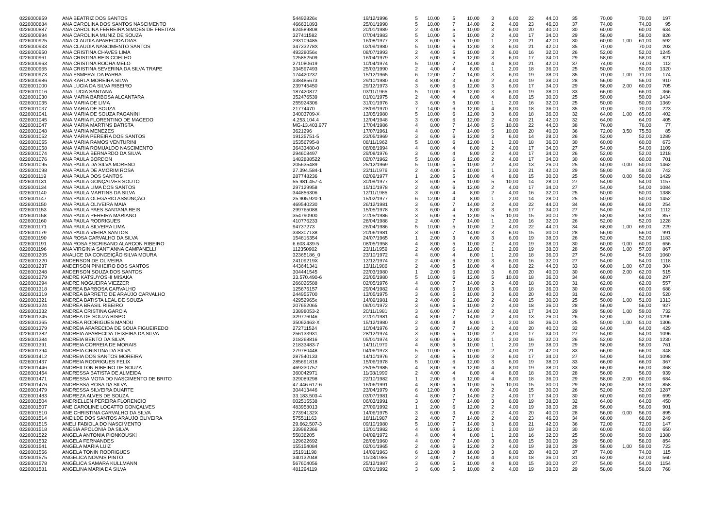| 0226000859 | ANA BEATRIZ DOS SANTOS | 54492826x | 19/12/1996 | 5 | 10,00 | 5 | 10,00 | 3 | 6,00 | 22 | 44,00 | 35 | 70,00 | | 70,00 | 197 |
| 0226000884 | ANA CAROLINA DOS SANTOS NASCIMENTO | 466631893 | 25/01/1990 | 5 | 10,00 | 7 | 14,00 | 2 | 4,00 | 23 | 46,00 | 37 | 74,00 | | 74,00 | 95 |
| 0226000887 | ANA CAROLINA FERREIRA SIMOES DE FREITAS | 624589808 | 20/01/1989 | 2 | 4,00 | 5 | 10,00 | 3 | 6,00 | 20 | 40,00 | 30 | 60,00 | | 60,00 | 634 |
| 0226000894 | ANA CAROLINA MUNIZ DE SOUZA | 327411582 | 07/04/1983 | 5 | 10,00 | 5 | 10,00 | 2 | 4,00 | 17 | 34,00 | 29 | 58,00 | | 58,00 | 826 |
| 0226000925 | ANA CLAUDIA APARECIDA DIAS | 293109485 | 16/08/1977 | 3 | 6,00 | 5 | 10,00 | 1 | 2,00 | 21 | 42,00 | 30 | 60,00 | 1,00 | 61,00 | 592 |
| 0226000933 | ANA CLAUDIA NASCIMENTO SANTOS | 34733278X | 02/09/1980 | 5 | 10,00 | 6 | 12,00 | 3 | 6,00 | 21 | 42,00 | 35 | 70,00 | | 70,00 | 203 |
| 0226000950 | ANA CRISTINA CHAVES LIMA | 49328056x | 08/07/1993 | 2 | 4,00 | 5 | 10,00 | 3 | 6,00 | 16 | 32,00 | 26 | 52,00 | | 52,00 | 1245 |
| 0226000961 | ANA CRISTINA REIS COELHO | 125852509 | 16/04/1979 | 3 | 6,00 | 6 | 12,00 | 3 | 6,00 | 17 | 34,00 | 29 | 58,00 | | 58,00 | 821 |
| 0226000963 | ANA CRISTINA ROCHA MELO | 271080619 | 10/04/1974 | 5 | 10,00 | 7 | 14,00 | 4 | 8,00 | 21 | 42,00 | 37 | 74,00 | | 74,00 | 112 |
| 0226000965 | ANA CRISTINA SEVERINA DA SILVA TRAPE | 334597493 | 25/03/1990 | 2 | 4,00 | 4 | 8,00 | 1 | 2,00 | 18 | 36,00 | 25 | 50,00 | | 50,00 | 1320 |
| 0226000973 | ANA ESMERALDA PARRA | 174420237 | 15/12/1965 | 6 | 12,00 | 7 | 14,00 | 3 | 6,00 | 19 | 38,00 | 35 | 70,00 | 1,00 | 71,00 | 174 |
| 0226000986 | ANA KARLA MOREIRA SILVA | 338485673 | 29/10/1980 | 4 | 8,00 | 3 | 6,00 | 2 | 4,00 | 19 | 38,00 | 28 | 56,00 | | 56,00 | 910 |
| 0226001000 | ANA LUCIA DA SILVA RIBEIRO | 239745450 | 29/12/1973 | 3 | 6,00 | 6 | 12,00 | 3 | 6,00 | 17 | 34,00 | 29 | 58,00 | 2,00 | 60,00 | 705 |
| 0226001016 | ANA LUCIA SANTANA | 187420877 | 03/11/1965 | 5 | 10,00 | 6 | 12,00 | 3 | 6,00 | 19 | 38,00 | 33 | 66,00 | | 66,00 | 366 |
| 0226001030 | ANA MARIA BARBOSA ALCANTARA | 352476539 | 01/01/1975 | 2 | 4,00 | 4 | 8,00 | 4 | 8,00 | 15 | 30,00 | 25 | 50,00 | | 50,00 | 1434 |
| 0226001035 | ANA MARIA DE LIMA | 255924306 | 31/01/1976 | 3 | 6,00 | 5 | 10,00 | 1 | 2,00 | 16 | 32,00 | 25 | 50,00 | | 50,00 | 1369 |
| 0226001037 | ANA MARIA DE SOUZA | 21774470 | 28/09/1970 | 7 | 14,00 | 6 | 12,00 | 4 | 8,00 | 18 | 36,00 | 35 | 70,00 | | 70,00 | 223 |
| 0226001041 | ANA MARIA DE SOUZA PAGANINI | 34003709-X | 13/05/1980 | 5 | 10,00 | 6 | 12,00 | 3 | 6,00 | 18 | 36,00 | 32 | 64,00 | 1,00 | 65,00 | 402 |
| 0226001045 | ANA MARIA FLORENTINO DE MACEDO | 4.253.104.4 | 12/04/1948 | 3 | 6,00 | 6 | 12,00 | 2 | 4,00 | 21 | 42,00 | 32 | 64,00 | | 64,00 | 405 |
| 0226001047 | ANA MARIA MARTINS BATISTA | MG-13.403.977 | 17/04/1986 | 4 | 8,00 | 7 | 14,00 | 5 | 10,00 | 22 | 44,00 | 38 | 76,00 | | 76,00 | 77 |
| 0226001048 | ANA MARIA MENEZES | 3621296 | 17/07/1961 | 4 | 8,00 | 7 | 14,00 | 5 | 10,00 | 20 | 40,00 | 36 | 72,00 | 3,50 | 75,50 | 85 |
| 0226001052 | ANA MARIA PEREIRA DOS SANTOS | 19125751-5 | 23/05/1969 | 3 | 6,00 | 6 | 12,00 | 3 | 6,00 | 14 | 28,00 | 26 | 52,00 | | 52,00 | 1289 |
| 0226001055 | ANA MARIA RAMOS VENTURINI | 15356795-8 | 08/11/1962 | 5 | 10,00 | 6 | 12,00 | 1 | 2,00 | 18 | 36,00 | 30 | 60,00 | | 60,00 | 673 |
| 0226001058 | ANA MARIA ROMUALDO NASCIMENTO | 36433480-0 | 08/08/1994 | 4 | 8,00 | 4 | 8,00 | 2 | 4,00 | 17 | 34,00 | 27 | 54,00 | | 54,00 | 1109 |
| 0226001074 | ANA PAULA BERNARDO DA SILVA | 294608497 | 29/08/1976 | 3 | 6,00 | 4 | 8,00 | 2 | 4,00 | 17 | 34,00 | 26 | 52,00 | | 52,00 | 1218 |
| 0226001076 | ANA PAULA BORDON | 1482888522 | 02/07/1962 | 5 | 10,00 | 6 | 12,00 | 2 | 4,00 | 17 | 34,00 | 30 | 60,00 | | 60,00 | 701 |
| 0226001095 | ANA PAULA DA SILVA MORENO | 205635489 | 25/12/1969 | 5 | 10,00 | 5 | 10,00 | 2 | 4,00 | 13 | 26,00 | 25 | 50,00 | 0,00 | 50,00 | 1462 |
| 0226001098 | ANA PAULA DE AMORIM ROSA | 27.394.584-1 | 23/11/1976 | 2 | 4,00 | 5 | 10,00 | 1 | 2,00 | 21 | 42,00 | 29 | 58,00 | | 58,00 | 742 |
| 0226001119 | ANA PAULA DOS SANTOS | 287748236 | 02/09/1977 | 1 | 2,00 | 5 | 10,00 | 4 | 8,00 | 15 | 30,00 | 25 | 50,00 | 0,00 | 50,00 | 1429 |
| 0226001131 | ANA PAULA GONÇALVES SOUTO | 55.981.457-4 | 30/09/1977 | 3 | 6,00 | 5 | 10,00 | 5 | 10,00 | 14 | 28,00 | 27 | 54,00 | | 54,00 | 1157 |
| 0226001134 | ANA PAULA LIMA DOS SANTOS | 297129958 | 15/10/1978 | 2 | 4,00 | 6 | 12,00 | 2 | 4,00 | 17 | 34,00 | 27 | 54,00 | | 54,00 | 1084 |
| 0226001140 | ANA PAULA MARTINS DA SILVA | 344856306 | 12/11/1985 | 3 | 6,00 | 4 | 8,00 | 2 | 4,00 | 16 | 32,00 | 25 | 50,00 | | 50,00 | 1388 |
| 0226001147 | ANA PAULA OLEGARIO ASSUNÇÃO | 25.905.920-1 | 15/02/1977 | 6 | 12,00 | 4 | 8,00 | 1 | 2,00 | 14 | 28,00 | 25 | 50,00 | | 50,00 | 1452 |
| 0226001150 | ANA PAULA OLIVEIRA MAIA | 469540230 | 26/12/1981 | 3 | 6,00 | 7 | 14,00 | 2 | 4,00 | 22 | 44,00 | 34 | 68,00 | | 68,00 | 254 |
| 0226001153 | ANA PAULA PAES SANTANA REIS | 299765088 | 15/05/1978 | 3 | 6,00 | 4 | 8,00 | 3 | 6,00 | 17 | 34,00 | 27 | 54,00 | | 54,00 | 1112 |
| 0226001158 | ANA PAULA PEREIRA MARIANO | 354790900 | 27/05/1986 | 3 | 6,00 | 6 | 12,00 | 5 | 10,00 | 15 | 30,00 | 29 | 58,00 | | 58,00 | 857 |
| 0226001160 | ANA PAULA RODRIGUES | 410776233 | 28/04/1988 | 2 | 4,00 | 7 | 14,00 | 1 | 2,00 | 16 | 32,00 | 26 | 52,00 | | 52,00 | 1228 |
| 0226001171 | ANA PAULA SILVEIRA LIMA | 94737273 | 26/04/1986 | 5 | 10,00 | 5 | 10,00 | 2 | 4,00 | 22 | 44,00 | 34 | 68,00 | 1,00 | 69,00 | 229 |
| 0226001179 | ANA PAULA VIEIRA SANTOS | 338307138 | 20/06/1981 | 3 | 6,00 | 7 | 14,00 | 3 | 6,00 | 15 | 30,00 | 28 | 56,00 | | 56,00 | 991 |
| 0226001190 | ANA ROSA CARVALHO DA SILVA | 154815354 | 24/07/1965 | 1 | 2,00 | 3 | 6,00 | 3 | 6,00 | 19 | 38,00 | 26 | 52,00 | | 52,00 | 1183 |
| 0226001191 | ANA ROSA ESCRIBANO ALARCON RIBEIRO | 6.603.439-5 | 08/05/1958 | 4 | 8,00 | 5 | 10,00 | 2 | 4,00 | 19 | 38,00 | 30 | 60,00 | 0,00 | 60,00 | 656 |
| 0226001196 | ANA VIRGINIA SANT'ANNA CAMPANELLI | 112350902 | 23/11/1959 | 2 | 4,00 | 6 | 12,00 | 1 | 2,00 | 19 | 38,00 | 28 | 56,00 | 1,00 | 57,00 | 867 |
| 0226001205 | ANALICE DA CONCEIÇÃO SILVA MOURA | 32365186_0 | 23/10/1972 | 4 | 8,00 | 4 | 8,00 | 1 | 2,00 | 18 | 36,00 | 27 | 54,00 | | 54,00 | 1060 |
| 0226001220 | ANDERSON DE OLIVEIRA | 24109219X | 12/12/1974 | 2 | 4,00 | 6 | 12,00 | 3 | 6,00 | 16 | 32,00 | 27 | 54,00 | | 54,00 | 1118 |
| 0226001237 | ANDERSON PINHEIRO DOS SANTOS | 443641341 | 13/11/1986 | 2 | 4,00 | 5 | 10,00 | 4 | 8,00 | 22 | 44,00 | 33 | 66,00 | 1,00 | 67,00 | 304 |
| 0226001248 | ANDERSON SOUZA DOS SANTOS | 304441545 | 22/03/1980 | 1 | 2,00 | 6 | 12,00 | 3 | 6,00 | 20 | 40,00 | 30 | 60,00 | 2,00 | 62,00 | 515 |
| 0226001279 | ANDRÉ KATSUYOSHI MISAKA | 33.570.490-6 | 23/05/1980 | 5 | 10,00 | 6 | 12,00 | 5 | 10,00 | 18 | 36,00 | 34 | 68,00 | | 68,00 | 297 |
| 0226001294 | ANDRE NOGUEIRA VIEZZER | 266026588 | 02/05/1976 | 4 | 8,00 | 7 | 14,00 | 2 | 4,00 | 18 | 36,00 | 31 | 62,00 | | 62,00 | 557 |
| 0226001318 | ANDREA BARBOSA CARVALHO | 125675157 | 29/04/1982 | 4 | 8,00 | 5 | 10,00 | 3 | 6,00 | 18 | 36,00 | 30 | 60,00 | | 60,00 | 688 |
| 0226001319 | ANDRÉA BARRETO DE ARAÚJO CARVALHO | 244955700 | 13/05/1975 | 3 | 6,00 | 5 | 10,00 | 3 | 6,00 | 20 | 40,00 | 31 | 62,00 | | 62,00 | 520 |
| 0226001321 | ANDRÉA BATISTA LEAL DE SOUZA | 42952965x | 14/09/1981 | 2 | 4,00 | 6 | 12,00 | 2 | 4,00 | 15 | 30,00 | 25 | 50,00 | 1,00 | 51,00 | 1313 |
| 0226001324 | ANDRÉA BRASIL RIBEIRO | 207652065 | 06/01/1972 | 3 | 6,00 | 5 | 10,00 | 2 | 4,00 | 18 | 36,00 | 28 | 56,00 | | 56,00 | 927 |
| 0226001332 | ANDREA CRISTINA GARCIA | 33898053-2 | 20/11/1981 | 3 | 6,00 | 7 | 14,00 | 2 | 4,00 | 17 | 34,00 | 29 | 58,00 | 1,00 | 59,00 | 732 |
| 0226001345 | ANDREA DE SOUZA BISPO | 329776046 | 27/01/1981 | 4 | 8,00 | 7 | 14,00 | 2 | 4,00 | 13 | 26,00 | 26 | 52,00 | | 52,00 | 1299 |
| 0226001365 | ANDREA RODRIGUES MANDU | 35062463-X | 15/12/1980 | 2 | 4,00 | 4 | 8,00 | 1 | 2,00 | 18 | 36,00 | 25 | 50,00 | 1,00 | 51,00 | 1306 |
| 0226001379 | ANDRÉIA APARECIDA DE SOUA FIGUEIREDO | 272711524 | 10/04/1976 | 3 | 6,00 | 7 | 14,00 | 2 | 4,00 | 20 | 40,00 | 32 | 64,00 | | 64,00 | 429 |
| 0226001382 | ANDREIA APARECIDA TEIXEIRA DA SILVA | 256133931 | 28/12/1974 | 3 | 6,00 | 5 | 10,00 | 2 | 4,00 | 17 | 34,00 | 27 | 54,00 | | 54,00 | 1096 |
| 0226001384 | ANDREIA BENTO DA SILVA | 218268816 | 05/01/1974 | 3 | 6,00 | 6 | 12,00 | 1 | 2,00 | 16 | 32,00 | 26 | 52,00 | | 52,00 | 1230 |
| 0226001391 | ANDREIA CORREIA DE MORAIS | 21833483-7 | 14/11/1970 | 4 | 8,00 | 5 | 10,00 | 1 | 2,00 | 19 | 38,00 | 29 | 58,00 | | 58,00 | 761 |
| 0226001394 | ANDREIA CRISTINA DA SILVA | 279780448 | 04/06/1973 | 5 | 10,00 | 5 | 10,00 | 2 | 4,00 | 21 | 42,00 | 33 | 66,00 | | 66,00 | 348 |
| 0226001412 | ANDREIA DOS SANTOS MOREIRA | 287540133 | 14/10/1976 | 2 | 4,00 | 5 | 10,00 | 3 | 6,00 | 17 | 34,00 | 27 | 54,00 | | 54,00 | 1098 |
| 0226001437 | ANDREIA RODRIGUES FELIX | 285691818 | 15/06/1978 | 5 | 10,00 | 6 | 12,00 | 3 | 6,00 | 19 | 38,00 | 33 | 66,00 | | 66,00 | 367 |
| 0226001446 | ANDREILTON RIBEIRO DE SOUZA | 469230757 | 25/05/1985 | 4 | 8,00 | 6 | 12,00 | 4 | 8,00 | 19 | 38,00 | 33 | 66,00 | | 66,00 | 368 |
| 0226001454 | ANDRESSA BATISTA DE ALMEIDA | 360042971 | 11/08/1990 | 2 | 4,00 | 4 | 8,00 | 4 | 8,00 | 18 | 36,00 | 28 | 56,00 | | 56,00 | 939 |
| 0226001471 | ANDRESSA MOTA DO NASCIMENTO DE BRITO | 329089298 | 22/10/1982 | 1 | 2,00 | 6 | 12,00 | 4 | 8,00 | 18 | 36,00 | 29 | 58,00 | 2,00 | 60,00 | 684 |
| 0226001476 | ANDRESSA ROSA DA SILVA | 47.446.617-6 | 16/06/1991 | 4 | 8,00 | 5 | 10,00 | 5 | 10,00 | 15 | 30,00 | 29 | 58,00 | | 58,00 | 858 |
| 0226001479 | ANDRESSA SILVEIRA DUARTE | 304413446 | 23/04/1979 | 6 | 12,00 | 3 | 6,00 | 2 | 4,00 | 15 | 30,00 | 26 | 52,00 | | 52,00 | 1287 |
| 0226001483 | ANDREZA ALVES DE SOUZA | 33.183.503-4 | 03/07/1981 | 4 | 8,00 | 7 | 14,00 | 2 | 4,00 | 17 | 34,00 | 30 | 60,00 | | 60,00 | 699 |
| 0226001504 | ANDRIELLEN PEREIRA FLORENCIO | 002515538 | 06/03/1991 | 3 | 6,00 | 7 | 14,00 | 3 | 6,00 | 19 | 38,00 | 32 | 64,00 | | 64,00 | 450 |
| 0226001507 | ANE CAROLINE LOCATTO GONÇALVES | 483958013 | 27/09/1992 | 1 | 2,00 | 6 | 12,00 | 2 | 4,00 | 19 | 38,00 | 28 | 56,00 | | 56,00 | 901 |
| 0226001510 | ANE CHRISTINA CARVALHO DA SILVA | 27394132X | 14/06/1975 | 3 | 6,00 | 3 | 6,00 | 2 | 4,00 | 20 | 40,00 | 28 | 56,00 | 0,00 | 56,00 | 895 |
| 0226001514 | ANEILDE DOS SANTOS ARAUJO OLIVEIRA | 575511163 | 18/11/1987 | 2 | 4,00 | 7 | 14,00 | 2 | 4,00 | 23 | 46,00 | 34 | 68,00 | | 68,00 | 249 |
| 0226001515 | ANELI FABIOLA DO NASCIMENTO | 29.662.507-3 | 09/10/1980 | 5 | 10,00 | 7 | 14,00 | 3 | 6,00 | 21 | 42,00 | 36 | 72,00 | | 72,00 | 147 |
| 0226001518 | ANESIA APOLONIA DA SILVA | 339982366 | 13/01/1982 | 4 | 8,00 | 6 | 12,00 | 1 | 2,00 | 19 | 38,00 | 30 | 60,00 | | 60,00 | 650 |
| 0226001522 | ANGELA ANTONIA PIONKOUSKI | 55836205 | 04/09/1972 | 4 | 8,00 | 4 | 8,00 | 1 | 2,00 | 16 | 32,00 | 25 | 50,00 | | 50,00 | 1380 |
| 0226001532 | ANGELA FERNANDES | 129622692 | 28/08/1960 | 4 | 8,00 | 7 | 14,00 | 3 | 6,00 | 15 | 30,00 | 29 | 58,00 | | 58,00 | 854 |
| 0226001541 | ANGELA MARIA LUIZ | 155154084 | 02/01/1965 | 2 | 4,00 | 6 | 12,00 | 2 | 4,00 | 19 | 38,00 | 29 | 58,00 | 1,00 | 59,00 | 723 |
| 0226001556 | ANGELA TONIN RODRIGUES | 151911198 | 14/09/1963 | 6 | 12,00 | 8 | 16,00 | 3 | 6,00 | 20 | 40,00 | 37 | 74,00 | | 74,00 | 115 |
| 0226001575 | ANGELICA NOVAIS PINTO | 340132048 | 11/08/1985 | 2 | 4,00 | 7 | 14,00 | 4 | 8,00 | 18 | 36,00 | 31 | 62,00 | | 62,00 | 560 |
| 0226001578 | ANGÉLICA SAMARA KULLMANN | 567604056 | 25/12/1987 | 3 | 6,00 | 5 | 10,00 | 4 | 8,00 | 15 | 30,00 | 27 | 54,00 | | 54,00 | 1154 |
| 0226001581 | ANGELINA MARIA DA SILVA | 481294119 | 02/01/1992 | 3 | 6,00 | 5 | 10,00 | 2 | 4,00 | 19 | 38,00 | 29 | 58,00 | | 58,00 | 768 |